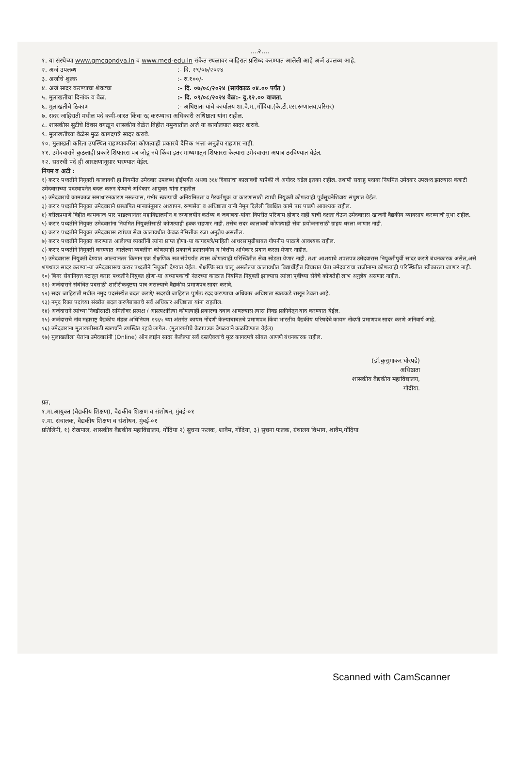....२....
१. या संस्थेच्या www.gmcgondya.in व www.med-edu.in संकेत स्थळावर जाहिरात प्रसिध्द करण्यात आलेली आहे अर्ज उपलब्ध आहे.
२. अर्ज उपलब्ध:- दि. २९/०७/२०२४
३. अर्जाचे शुल्क:- रु.१००/-
४. अर्ज सादर करण्याचा शेवटचा:- दि. ०७/०८/२०२४ (सायंकाळ ०४.०० पर्यंत )
५. मुलाखतीचा दिनांक व वेळ.:- दि. ०९/०८/२०२४ वेळ:- दु.१२.०० वाजता.
६. मुलाखतीचे ठिकाण:- अधिष्ठाता यांचे कार्यालय शा.वै.म.,गोंदिया.(के.टी.एस.रुग्णालय,परिसर)
७. सदर जाहिराती मधील पदे कमी-जास्त किंवा रद्द करण्याचा अधिकारी अधिष्ठाता यांना राहील.
८. शासकीस सुटीचे दिवस वगळून शासकीय वेळेत विहीत नमुन्यातील अर्ज या कार्यालयात सादर करावे.
९. मुलाखतीच्या वेळेस मुळ कागदपत्रे सादर करावे.
१०. मुलाखती करिता उपस्थित राहण्याकरिता कोणत्याही प्रकारचे दैनिक भत्ता अनुज्ञेय राहणार नाही.
११. उमेदवारांने कुठलाही प्रकारे शिफारस पत्र जोडू नये किंवा इतर माध्यमातून शिफारस केल्यास उमेदवारास अपात्र ठरविण्यात येईल.
१२. सदरची पदे ही आरक्षणानूसार भरण्यात येईल.
नियम व अटी :
१) करार पध्दतीने नियुक्ती कालावधी हा नियमीत उमेदवार उपलब्ध होईपर्यंत अथवा ३६४ दिवसांचा कालावधी यापैकी जे अगोदर घडेल इतका राहील. तथापी सदरहु पदावर नियमित उमेदवार उपलध्द झाल्यास कंत्राटी उमेदवाराच्या पदस्थापनेत बदल करुन देण्याचे अधिकार आयुक्त यांना राहतील
२) उमेदवाराचे कामकाज समाधारनकारण नसल्यास, गंभीर स्वरुपाची अनियमितता व गैरवर्तणूक या कारणासाठी त्याची नियुक्ती कोणत्याही पूर्वसूचनेशिवाय संपुष्ठात येईल.
३) करार पध्दतीने नियुक्त उमेदवाराने प्रस्थापित मानकांनूसार अध्यापन, रुग्णसेवा व अधिष्ठाता यांनी नेमुन दिलेली विवक्षित कामे पार पाडणे आवश्यक राहील.
४) वरीलप्रमाणे विहीत कामकाज पार पाडल्यानंतर महाविद्यालयीन व रुग्णालयीन कर्तव्य व जबाबदा-यांवर विपरीत परिणाम होणार नाही याची दक्षता घेऊन उमेदवारास खाजगी वैद्यकीय व्यावसाय करण्याची मुभा राहील.
५) करार पध्दतीने नियुक्त उमेदवारांना नियमित नियुक्तीसाठी कोणत्याही हक्क राहणार नाही. तसेच सदर कालावधी कोणत्याही सेवा प्रयोजनासाठी ग्राहय धरला जाणार नाही.
६) करार पध्दतीने नियुक्त उमेदवारास त्यांच्या सेवा कालावधीत केवळ नैमित्तीक रजा अनुज्ञेय असतील.
७) करार पध्दतीने नियुक्त करण्यात आलेल्या व्यक्तींनी त्यांना प्राप्त होणा-या कागदपत्रे/माहिती आधरसामुग्रीबाबत गोपनीय पाळणे आवश्यक राहील.
८) करार पध्दतीने नियुक्ती करण्यात आलेल्या व्यक्तींना कोणत्याही प्रकारचे प्रशासकीय व वित्तीय अधिकार प्रदान करता येणार नाहीत.
९) उमेदवारास नियुक्ती देण्यात आल्यानंतर किमान एक शैक्षणिक सत्र संपेपर्यंत त्यास कोणत्याही परिस्थितीत सेवा सोडता येणार नाही. तशा आशयाचे शपतपत्र उमेदवारास नियुक्तीपुर्वी सादर करणे बंधनकारक असेल,असे शपथपत्र सादर करण्या-या उमेदवारासच करार पध्दतीने नियुक्ती देण्यात येईल. शैक्षण्कि सत्र चालू असलेल्या कालावधीत विद्यार्थीहीत विचारात घेता उमेदवाराचा राजीनामा कोणत्याही परिस्थितीत स्वीकारला जाणार नाही.
१०) बिगर सेवानिवृत्त गटातून करार पध्दतीने नियुक्त होणा-या अध्यापकांची नंतरच्या काळात नियमित नियुक्ती झाल्यास त्यांला पूर्वीच्या सेवेचे कोणतेही लाभ अनुज्ञेय असणार नाहीत.
११) अर्जदाराने संबंधित पदसाठी शारीरीकदृष्टया पात्र असल्याचे वैद्यकीय प्रमाणपत्र सादर करावे.
१२) सदर जाहिराती मधील नमुद पदसंख्येत बदल करणे/ सदरची जाहिरात पुर्णतः रदद करण्याचा अधिकार अधिष्ठाता स्वतःकडे राखून ठेवला आहे.
१३) नमूद रिक्त पदांच्या संख्येत बदल करणेबाबतचे सर्व अधिकार अधिष्ठाता यांना राहतील.
१४) अर्जदाराने त्यांच्या निवडीसाठी समितीवर प्रत्यक्ष / अप्रत्यक्षरित्या कोणत्याही प्रकारचा दबाव आणल्यास त्यास निवड प्रक्रीयेतून बाद करण्यात येईल.
१५) अर्जदाराचे नांव महाराष्ट्र वैद्यकीय मंडळ अधिनियम १९६५ च्या अंतर्गत कायम नोंदणी केल्याबाबतचे प्रमाणपत्र किंवा भारतीय वैद्यकीय परिषदेचे कायम नोंदणी प्रमाणपत्र सादर करणे अनिवार्य आहे.
१६) उमेदवारांना मुलाखतीसाठी स्वखर्चाने उपस्थित रहावे लागेल. (मुलाखतीचे वेळापत्रक वेगळयाने कळविण्यात येईल)
१७) मुलाखतीला येतांना उमेदवारांनी (Online) ऑन लाईन सादर केलेल्या सर्व दस्तऐवजांचे मुळ कागदपत्रे सोबत आणणे बंधनकारक राहील.
(डॉ.कुसुमाकर घोरपडे)
अधिष्ठाता
शासकीय वैद्यकीय महाविद्यालय,
गोदींया.
प्रत,
१.मा.आयुक्त (वैद्यकीय शिक्षण), वैद्यकीय शिक्षण व संशोधन, मुंबई-०१
२.मा. संचालक, वैद्यकीय शिक्षण व संशोधन, मुंबई-०१
प्रतिलिपी, १) रोखपाल, शासकीय वैद्यकीय महाविद्यालय, गोंदिया २) सुचना फलक, शावैम, गोंदिया, ३) सुचना फलक, ग्रंथालय विभाग, शावैम,गोंदिया
Scanned with CamScanner